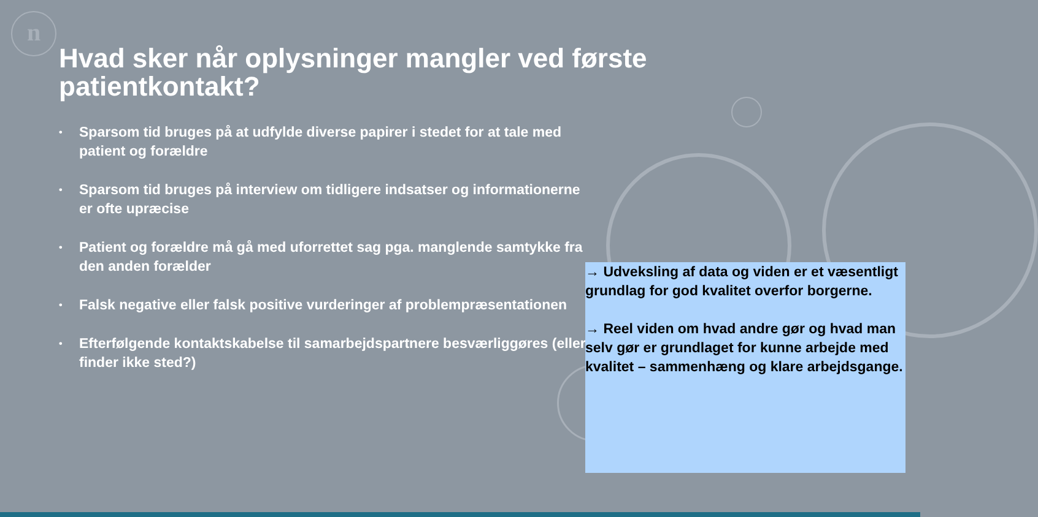n
Hvad sker når oplysninger mangler ved første patientkontakt?
• Sparsom tid bruges på at udfylde diverse papirer i stedet for at tale med patient og forældre
• Sparsom tid bruges på interview om tidligere indsatser og informationerne er ofte upræcise
• Patient og forældre må gå med uforrettet sag pga. manglende samtykke fra den anden forælder
• Falsk negative eller falsk positive vurderinger af problempræsentationen
• Efterfølgende kontaktskabelse til samarbejdspartnere besværliggøres (eller finder ikke sted?)
→ Udveksling af data og viden er et væsentligt grundlag for god kvalitet overfor borgerne.
→ Reel viden om hvad andre gør og hvad man selv gør er grundlaget for kunne arbejde med kvalitet – sammenhæng og klare arbejdsgange.